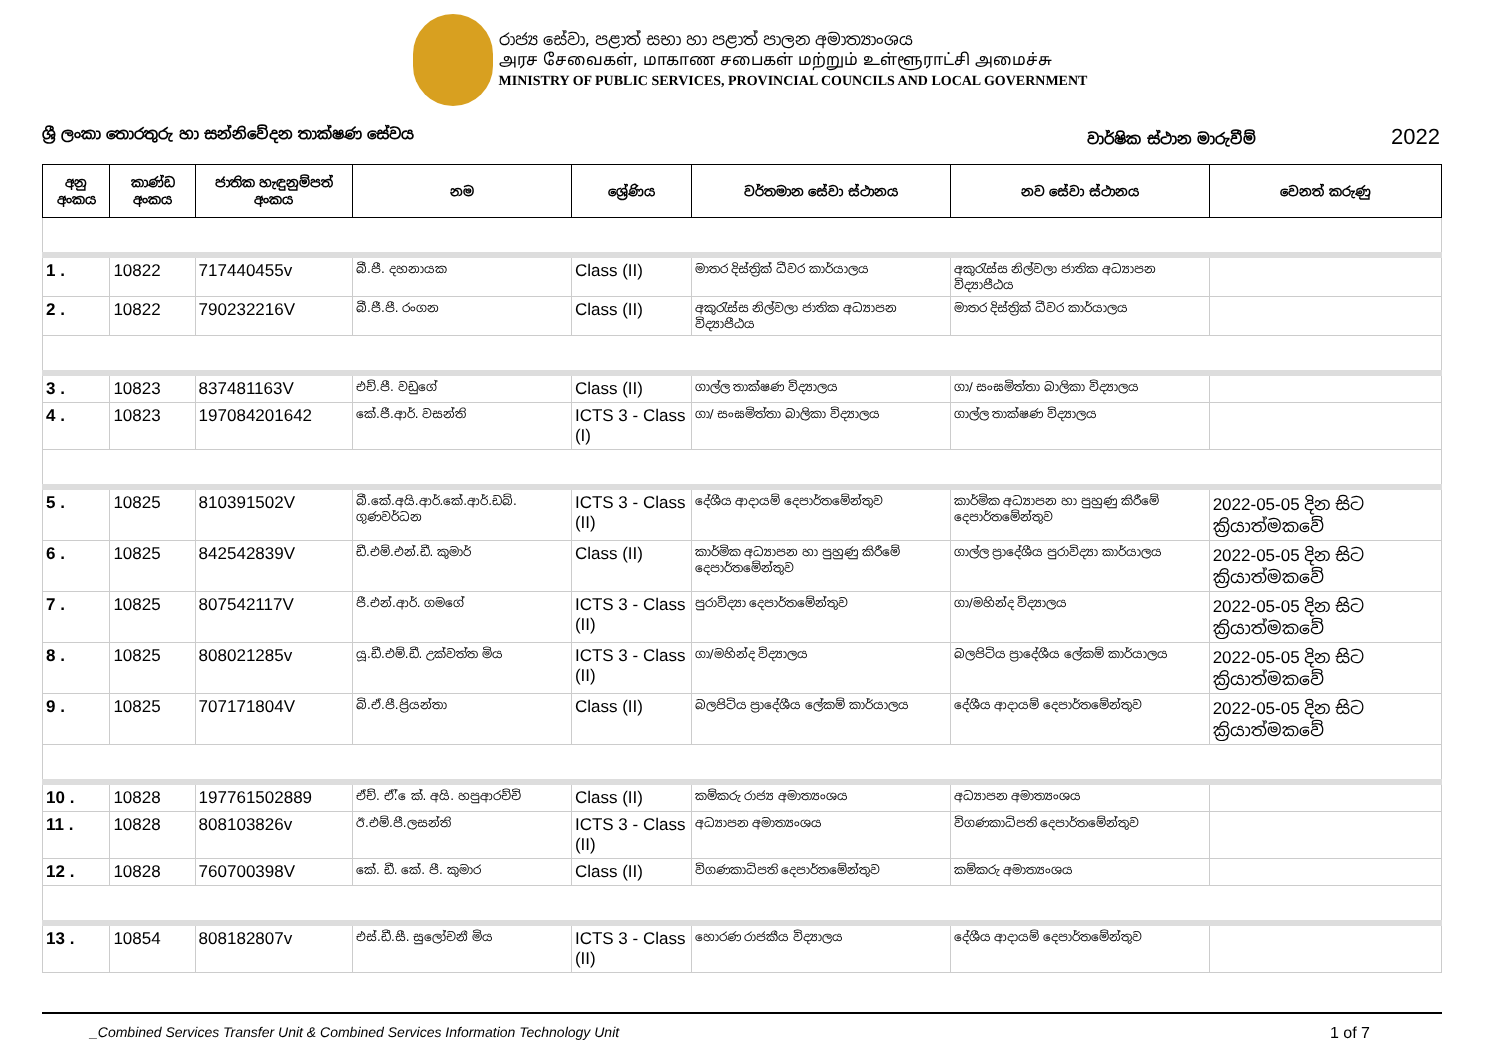රාජ්‍ය සේවා, පළාත් සභා හා පළාත් පාලන අමාත්‍යාංශය
அரச சேவைகள், மாகாண சபைகள் மற்றும் உள்ளூராட்சி அமைச்சு
MINISTRY OF PUBLIC SERVICES, PROVINCIAL COUNCILS AND LOCAL GOVERNMENT
ශ්‍රී ලංකා තොරතුරු හා සන්නිවේදන තාක්ෂණ සේවය වාර්ෂික ස්ථාන මාරුවීම් 2022
| අනු අංකය | කාණ්ඩ අංකය | ජාතික හැඳුනුම්පත් අංකය | නම | ශ්‍රේණිය | වර්තමාන සේවා ස්ථානය | නව සේවා ස්ථානය | වෙනත් කරුණු |
| --- | --- | --- | --- | --- | --- | --- | --- |
| 1 . | 10822 | 717440455v | බී.පී. දහනායක | Class (II) | මාතර දිස්ත්‍රික් ධීවර කාර්යාලය | අකුරැස්ස නිල්වලා ජාතික අධ්‍යාපන විද්‍යාපීඨය | |
| 2 . | 10822 | 790232216V | බී.ජී.පී. රංගන | Class (II) | අකුරැස්ස නිල්වලා ජාතික අධ්‍යාපන විද්‍යාපීඨය | මාතර දිස්ත්‍රික් ධීවර කාර්යාලය | |
| 3 . | 10823 | 837481163V | එච්.පී. වඩුගේ | Class (II) | ගාල්ල තාක්ෂණ විද්‍යාලය | ගා/ සංඝමිත්තා බාලිකා විද්‍යාලය | |
| 4 . | 10823 | 197084201642 | කේ.ජී.ආර්. වසන්ති | ICTS 3 - Class (I) | ගා/ සංඝමිත්තා බාලිකා විද්‍යාලය | ගාල්ල තාක්ෂණ විද්‍යාලය | |
| 5 . | 10825 | 810391502V | බී.කේ.අයි.ආර්.කේ.ආර්.ඩබ්. ගුණවර්ධන | ICTS 3 - Class (II) | දේශීය ආදායම් දෙපාර්තමේන්තුව | කාර්මික අධ්‍යාපන හා පුහුණු කිරීමේ දෙපාර්තමේන්තුව | 2022-05-05 දින සිට ක්‍රියාත්මකවේ |
| 6 . | 10825 | 842542839V | ඩී.එම්.එන්.ඩී. කුමාර් | Class (II) | කාර්මික අධ්‍යාපන හා පුහුණු කිරීමේ දෙපාර්තමේන්තුව | ගාල්ල ප්‍රාදේශීය පුරාවිද්‍යා කාර්යාලය | 2022-05-05 දින සිට ක්‍රියාත්මකවේ |
| 7 . | 10825 | 807542117V | ජී.එන්.ආර්. ගමගේ | ICTS 3 - Class (II) | පුරාවිද්‍යා දෙපාර්තමේන්තුව | ගා/මහින්ද විද්‍යාලය | 2022-05-05 දින සිට ක්‍රියාත්මකවේ |
| 8 . | 10825 | 808021285v | යූ.ඩී.එම්.ඩී. උක්වත්ත මිය | ICTS 3 - Class (II) | ගා/මහින්ද විද්‍යාලය | බලපිටිය ප්‍රාදේශීය ලේකම් කාර්යාලය | 2022-05-05 දින සිට ක්‍රියාත්මකවේ |
| 9 . | 10825 | 707171804V | බි.ඒ.පී.ප්‍රියන්තා | Class (II) | බලපිටිය ප්‍රාදේශීය ලේකම් කාර්යාලය | දේශීය ආදායම් දෙපාර්තමේන්තුව | 2022-05-05 දින සිට ක්‍රියාත්මකවේ |
| 10 . | 10828 | 197761502889 | ඒච්. ඒ්. ෙක්. අයි. හපුආරච්චි | Class (II) | කම්කරු රාජ්‍ය අමාත්‍යංශය | අධ්‍යාපන අමාත්‍යංශය | |
| 11 . | 10828 | 808103826v | ඊ.එම්.පී.ලසන්ති | ICTS 3 - Class (II) | අධ්‍යාපන අමාත්‍යංශය | විගණකාධිපති දෙපාර්තමේන්තුව | |
| 12 . | 10828 | 760700398V | කේ. ඩී. කේ. පී. කුමාර | Class (II) | විගණකාධිපති දෙපාර්තමේන්තුව | කම්කරු අමාත්‍යංශය | |
| 13 . | 10854 | 808182807v | එස්.ඩී.සී. සුලෝචනී මිය | ICTS 3 - Class (II) | හොරණ රාජකීය විද්‍යාලය | දේශීය ආදායම් දෙපාර්තමේන්තුව | |
_Combined Services Transfer Unit & Combined Services Information Technology Unit 1 of 7